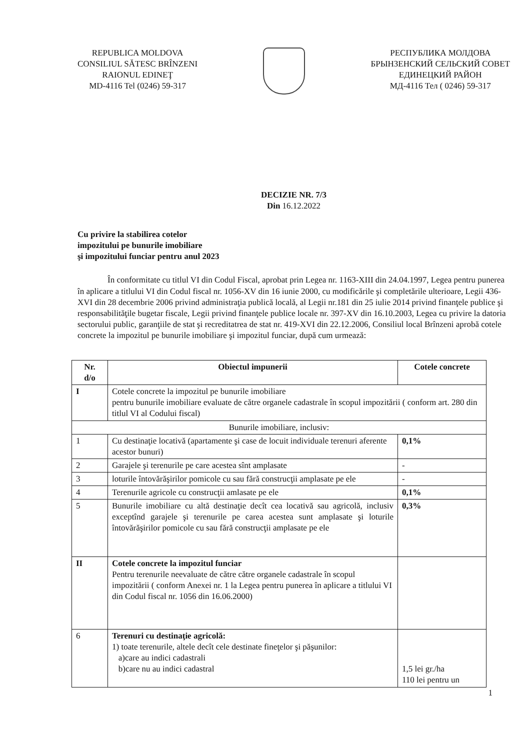REPUBLICA MOLDOVA
CONSILIUL SĂTESC BRÎNZENI
RAIONUL EDINEŢ
MD-4116 Tel (0246) 59-317
РЕСПУБЛИКА МОЛДОВА
БРЫНЗЕНСКИЙ СЕЛЬСКИЙ СОВЕТ
ЕДИНЕЦКИЙ РАЙОН
МД-4116 Тел ( 0246) 59-317
DECIZIE NR. 7/3
Din 16.12.2022
Cu privire la stabilirea cotelor
impozitului pe bunurile imobiliare
şi impozitului funciar pentru anul 2023
În conformitate cu titlul VI din Codul Fiscal, aprobat prin Legea nr. 1163-XIII din 24.04.1997, Legea pentru punerea în aplicare a titlului VI din Codul fiscal nr. 1056-XV din 16 iunie 2000, cu modificările şi completările ulterioare, Legii 436-XVI din 28 decembrie 2006 privind administraţia publică locală, al Legii nr.181 din 25 iulie 2014 privind finanţele publice şi responsabilităţile bugetar fiscale, Legii privind finanţele publice locale nr. 397-XV din 16.10.2003, Legea cu privire la datoria sectorului public, garanţiile de stat şi recreditatrea de stat nr. 419-XVI din 22.12.2006, Consiliul local Brînzeni aprobă cotele concrete la impozitul pe bunurile imobiliare şi impozitul funciar, după cum urmează:
| Nr. d/o | Obiectul impunerii | Cotele concrete |
| --- | --- | --- |
| I | Cotele concrete la impozitul pe bunurile imobiliare pentru bunurile imobiliare evaluate de către organele cadastrale în scopul impozitării ( conform art. 280 din titlul VI al Codului fiscal) | |
| Bunurile imobiliare, inclusiv: | | |
| 1 | Cu destinaţie locativă (apartamente şi case de locuit individuale terenuri aferente acestor bunuri) | 0,1% |
| 2 | Garajele şi terenurile pe care acestea sînt amplasate | - |
| 3 | loturile întovărăşirilor pomicole cu sau fără construcţii amplasate pe ele | - |
| 4 | Terenurile agricole cu construcţii amlasate pe ele | 0,1% |
| 5 | Bunurile imobiliare cu altă destinaţie decît cea locativă sau agricolă, inclusiv exceptînd garajele şi terenurile pe carea acestea sunt amplasate şi loturile întovărăşirilor pomicole cu sau fără construcţii amplasate pe ele | 0,3% |
| II | Cotele concrete la impozitul funciar Pentru terenurile neevaluate de către către organele cadastrale în scopul impozitării ( conform Anexei nr. 1 la Legea pentru punerea în aplicare a titlului VI din Codul fiscal nr. 1056 din 16.06.2000) | |
| 6 | Terenuri cu destinaţie agricolă: 1) toate terenurile, altele decît cele destinate fineţelor şi păşunilor: a)care au indici cadastrali b)care nu au indici cadastral | 1,5 lei gr./ha 110 lei pentru un |
1